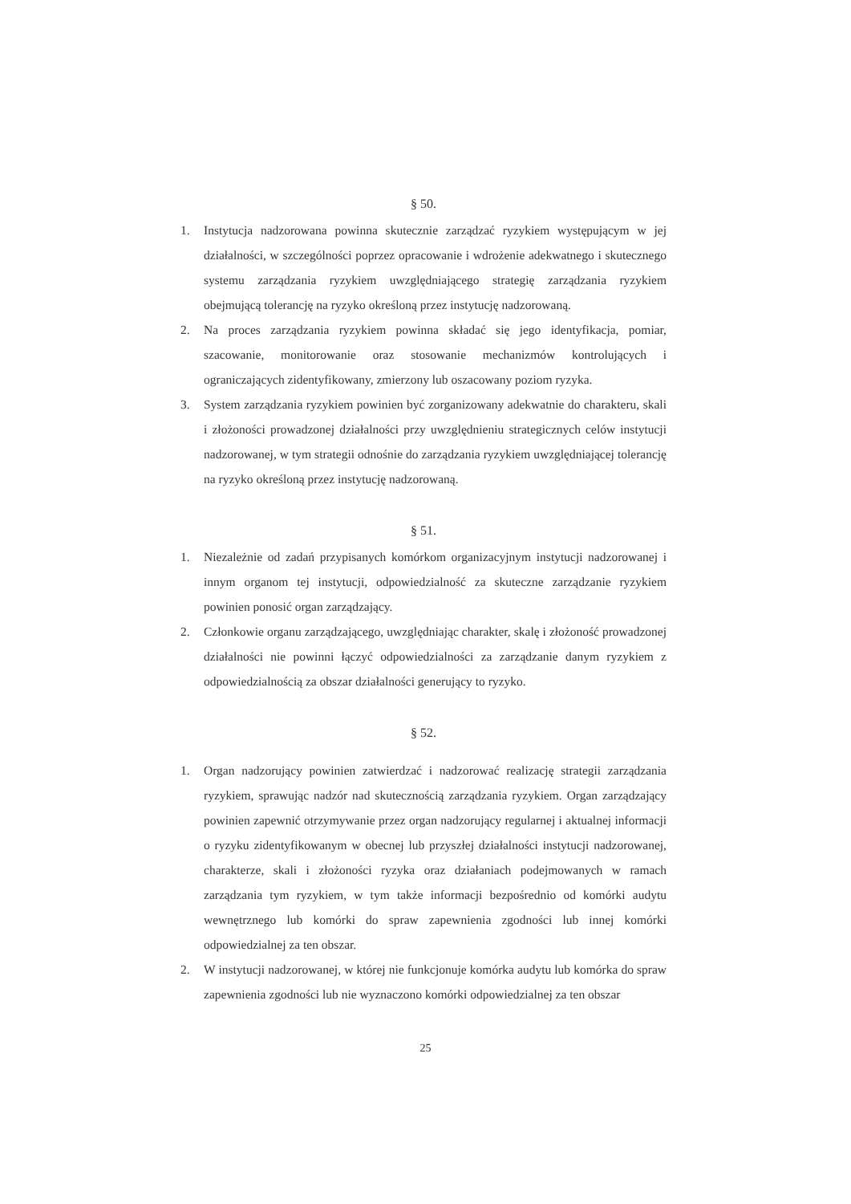§ 50.
1. Instytucja nadzorowana powinna skutecznie zarządzać ryzykiem występującym w jej działalności, w szczególności poprzez opracowanie i wdrożenie adekwatnego i skutecznego systemu zarządzania ryzykiem uwzględniającego strategię zarządzania ryzykiem obejmującą tolerancję na ryzyko określoną przez instytucję nadzorowaną.
2. Na proces zarządzania ryzykiem powinna składać się jego identyfikacja, pomiar, szacowanie, monitorowanie oraz stosowanie mechanizmów kontrolujących i ograniczających zidentyfikowany, zmierzony lub oszacowany poziom ryzyka.
3. System zarządzania ryzykiem powinien być zorganizowany adekwatnie do charakteru, skali i złożoności prowadzonej działalności przy uwzględnieniu strategicznych celów instytucji nadzorowanej, w tym strategii odnośnie do zarządzania ryzykiem uwzględniającej tolerancję na ryzyko określoną przez instytucję nadzorowaną.
§ 51.
1. Niezależnie od zadań przypisanych komórkom organizacyjnym instytucji nadzorowanej i innym organom tej instytucji, odpowiedzialność za skuteczne zarządzanie ryzykiem powinien ponosić organ zarządzający.
2. Członkowie organu zarządzającego, uwzględniając charakter, skalę i złożoność prowadzonej działalności nie powinni łączyć odpowiedzialności za zarządzanie danym ryzykiem z odpowiedzialnością za obszar działalności generujący to ryzyko.
§ 52.
1. Organ nadzorujący powinien zatwierdzać i nadzorować realizację strategii zarządzania ryzykiem, sprawując nadzór nad skutecznością zarządzania ryzykiem. Organ zarządzający powinien zapewnić otrzymywanie przez organ nadzorujący regularnej i aktualnej informacji o ryzyku zidentyfikowanym w obecnej lub przyszłej działalności instytucji nadzorowanej, charakterze, skali i złożoności ryzyka oraz działaniach podejmowanych w ramach zarządzania tym ryzykiem, w tym także informacji bezpośrednio od komórki audytu wewnętrznego lub komórki do spraw zapewnienia zgodności lub innej komórki odpowiedzialnej za ten obszar.
2. W instytucji nadzorowanej, w której nie funkcjonuje komórka audytu lub komórka do spraw zapewnienia zgodności lub nie wyznaczono komórki odpowiedzialnej za ten obszar
25